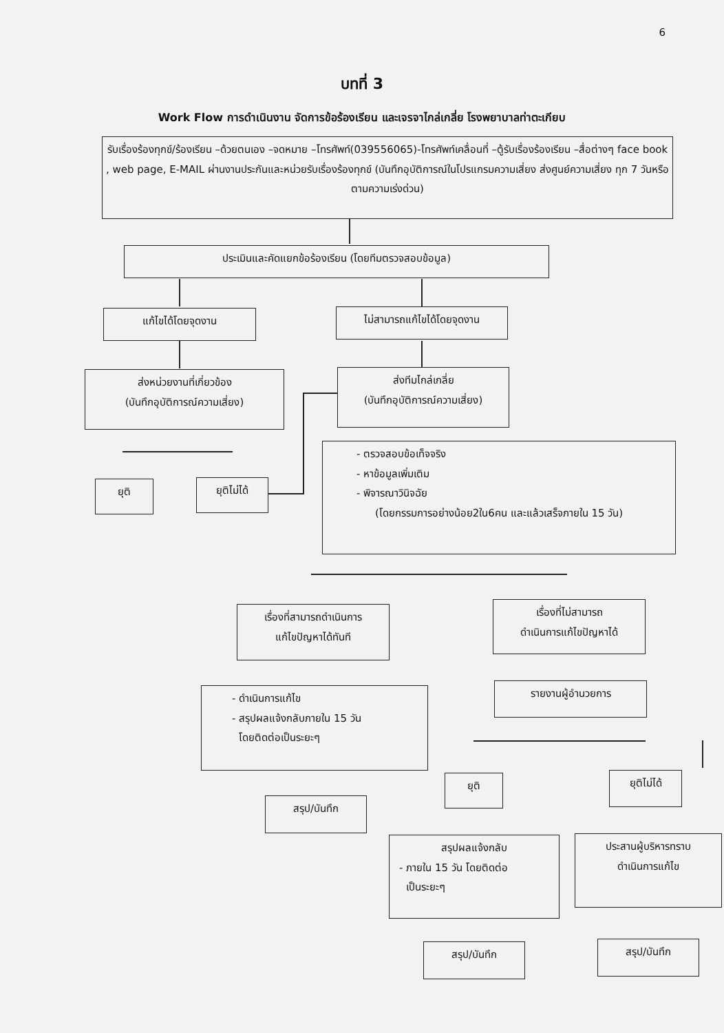6
บทที่ 3
Work Flow การดำเนินงาน จัดการข้อร้องเรียน และเจรจาไกล่เกลี่ย โรงพยาบาลท่าตะเกียบ
รับเรื่องร้องทุกข์/ร้องเรียน –ด้วยตนเอง –จดหมาย –โทรศัพท์(039556065)-โทรศัพท์เคลื่อนที่ –ตู้รับเรื่องร้องเรียน –สื่อต่างๆ face book , web page, E-MAIL ผ่านงานประกันและหน่วยรับเรื่องร้องทุกข์ (บันทึกอุบัติการณ์ในโปรแกรมความเสี่ยง ส่งศูนย์ความเสี่ยง ทุก 7 วันหรือตามความเร่งด่วน)
ประเมินและคัดแยกข้อร้องเรียน (โดยทีมตรวจสอบข้อมูล)
แก้ไขได้โดยจุดงาน ไม่สามารถแก้ไขได้โดยจุดงาน
ส่งหน่วยงานที่เกี่ยวข้อง
(บันทึกอุบัติการณ์ความเสี่ยง)
ส่งทีมไกล่เกลี่ย
(บันทึกอุบัติการณ์ความเสี่ยง)
ยุติ ยุติไม่ได้
- ตรวจสอบข้อเท็จจริง
- หาข้อมูลเพิ่มเติม
- พิจารณาวินิจฉัย
(โดยกรรมการอย่างน้อย2ใน6คน และแล้วเสร็จภายใน 15 วัน)
เรื่องที่สามารถดำเนินการ
แก้ไขปัญหาได้ทันที
เรื่องที่ไม่สามารถ
ดำเนินการแก้ไขปัญหาได้
- ดำเนินการแก้ไข
- สรุปผลแจ้งกลับภายใน 15 วัน
โดยติดต่อเป็นระยะๆ
รายงานผู้อำนวยการ
สรุป/บันทึก
ยุติ ยุติไม่ได้
สรุปผลแจ้งกลับ
- ภายใน 15 วัน โดยติดต่อ
เป็นระยะๆ
ประสานผู้บริหารทราบ
ดำเนินการแก้ไข
สรุป/บันทึก สรุป/บันทึก